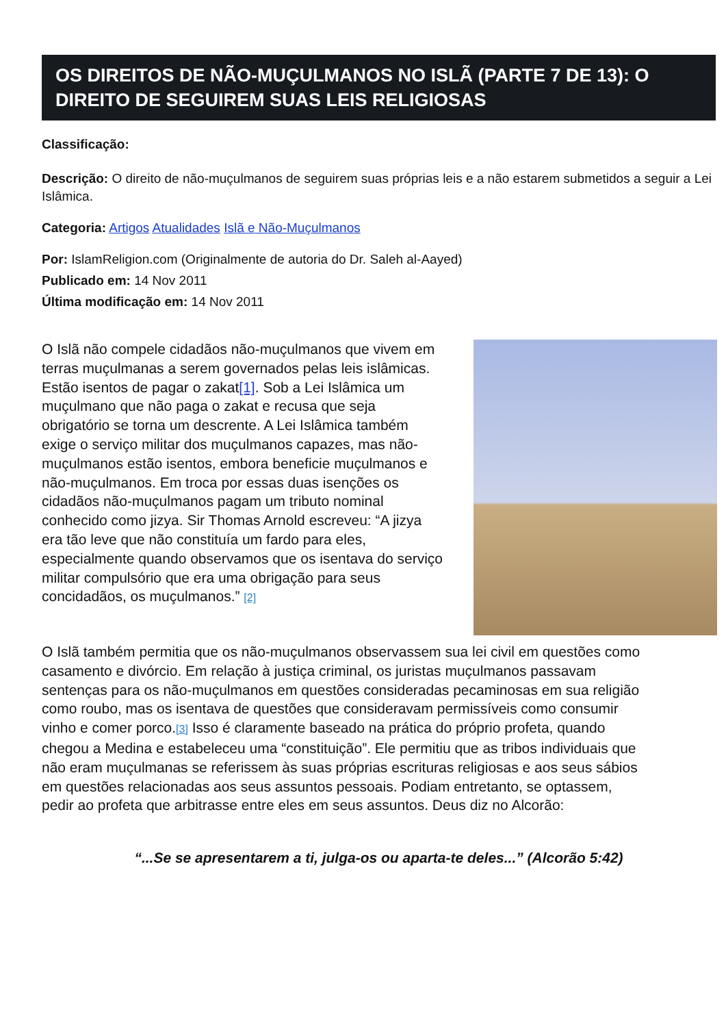OS DIREITOS DE NÃO-MUÇULMANOS NO ISLÃ (PARTE 7 DE 13): O DIREITO DE SEGUIREM SUAS LEIS RELIGIOSAS
Classificação:
Descrição: O direito de não-muçulmanos de seguirem suas próprias leis e a não estarem submetidos a seguir a Lei Islâmica.
Categoria: Artigos Atualidades Islã e Não-Muçulmanos
Por: IslamReligion.com (Originalmente de autoria do Dr. Saleh al-Aayed)
Publicado em: 14 Nov 2011
Última modificação em: 14 Nov 2011
O Islã não compele cidadãos não-muçulmanos que vivem em terras muçulmanas a serem governados pelas leis islâmicas. Estão isentos de pagar o zakat[1]. Sob a Lei Islâmica um muçulmano que não paga o zakat e recusa que seja obrigatório se torna um descrente. A Lei Islâmica também exige o serviço militar dos muçulmanos capazes, mas não-muçulmanos estão isentos, embora beneficie muçulmanos e não-muçulmanos. Em troca por essas duas isenções os cidadãos não-muçulmanos pagam um tributo nominal conhecido como jizya. Sir Thomas Arnold escreveu: “A jizya era tão leve que não constituía um fardo para eles, especialmente quando observamos que os isentava do serviço militar compulsório que era uma obrigação para seus concidadãos, os muçulmanos.” [2]
O Islã também permitia que os não-muçulmanos observassem sua lei civil em questões como casamento e divórcio. Em relação à justiça criminal, os juristas muçulmanos passavam sentenças para os não-muçulmanos em questões consideradas pecaminosas em sua religião como roubo, mas os isentava de questões que consideravam permissíveis como consumir vinho e comer porco.[3] Isso é claramente baseado na prática do próprio profeta, quando chegou a Medina e estabeleceu uma “constituição”. Ele permitiu que as tribos individuais que não eram muçulmanas se referissem às suas próprias escrituras religiosas e aos seus sábios em questões relacionadas aos seus assuntos pessoais. Podiam entretanto, se optassem, pedir ao profeta que arbitrasse entre eles em seus assuntos. Deus diz no Alcorão:
“...Se se apresentarem a ti, julga-os ou aparta-te deles...” (Alcorão 5:42)